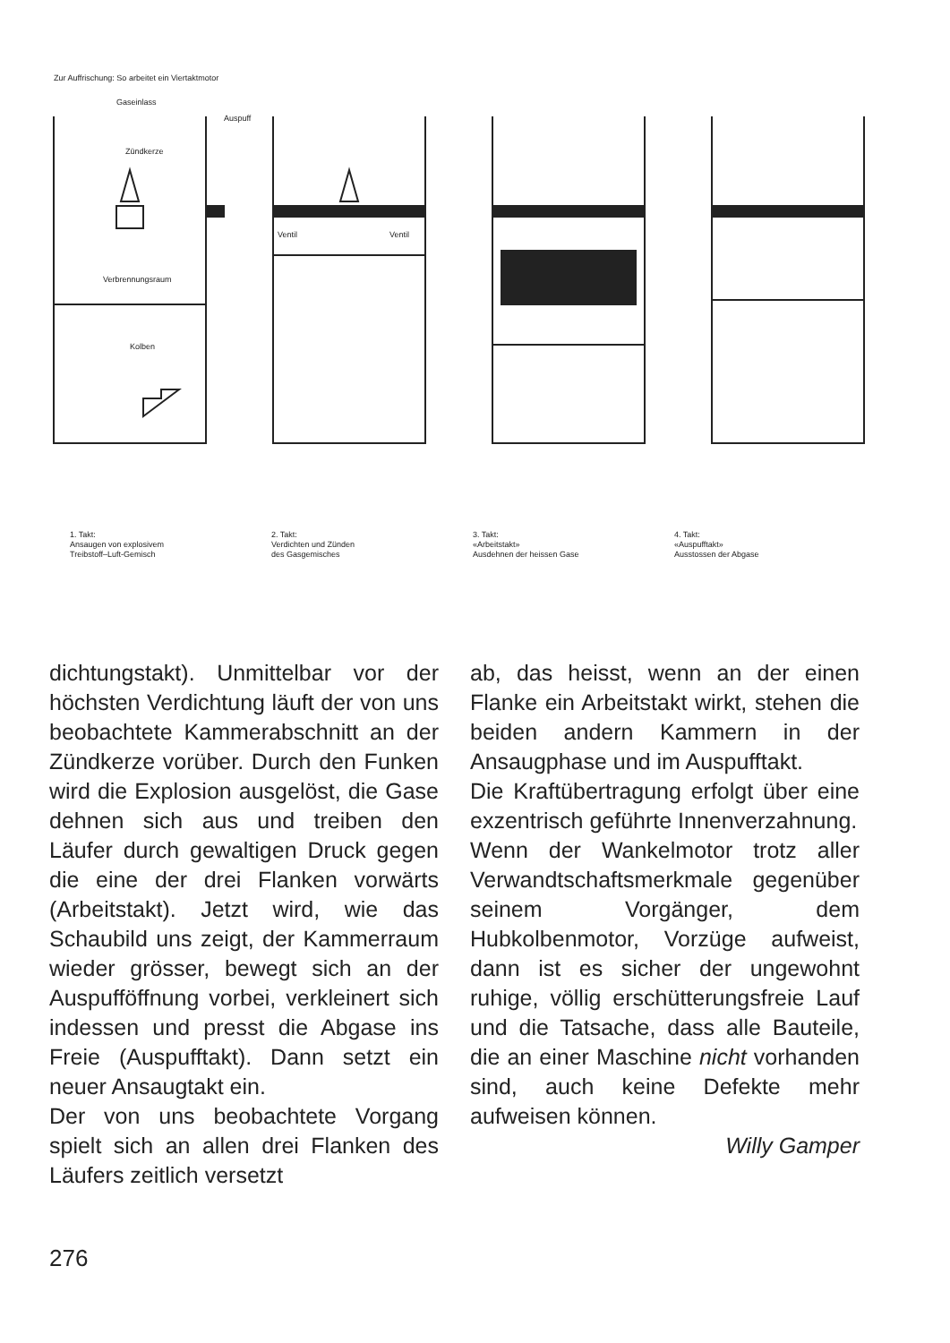Zur Auffrischung: So arbeitet ein Viertaktmotor
Kolben
Zündkerze
Gaseinlass
Auspuff
Verbrennungsraum
Ventil
Ventil
1. Takt:
Ansaugen von explosivem
Treibstoff–Luft-Gemisch
2. Takt:
Verdichten und Zünden
des Gasgemisches
3. Takt:
«Arbeitstakt»
Ausdehnen der heissen Gase
4. Takt:
«Auspufftakt»
Ausstossen der Abgase
dichtungstakt). Unmittelbar vor der höchsten Verdichtung läuft der von uns beobachtete Kammerabschnitt an der Zündkerze vorüber. Durch den Funken wird die Explosion ausgelöst, die Gase dehnen sich aus und treiben den Läufer durch gewaltigen Druck gegen die eine der drei Flanken vorwärts (Arbeitstakt). Jetzt wird, wie das Schaubild uns zeigt, der Kammerraum wieder grösser, bewegt sich an der Auspufföffnung vorbei, verkleinert sich indessen und presst die Abgase ins Freie (Auspufftakt). Dann setzt ein neuer Ansaugtakt ein.
Der von uns beobachtete Vorgang spielt sich an allen drei Flanken des Läufers zeitlich versetzt
ab, das heisst, wenn an der einen Flanke ein Arbeitstakt wirkt, stehen die beiden andern Kammern in der Ansaugphase und im Auspufftakt.
Die Kraftübertragung erfolgt über eine exzentrisch geführte Innenverzahnung.
Wenn der Wankelmotor trotz aller Verwandtschaftsmerkmale gegenüber seinem Vorgänger, dem Hubkolbenmotor, Vorzüge aufweist, dann ist es sicher der ungewohnt ruhige, völlig erschütterungsfreie Lauf und die Tatsache, dass alle Bauteile, die an einer Maschine nicht vorhanden sind, auch keine Defekte mehr aufweisen können.
Willy Gamper
276